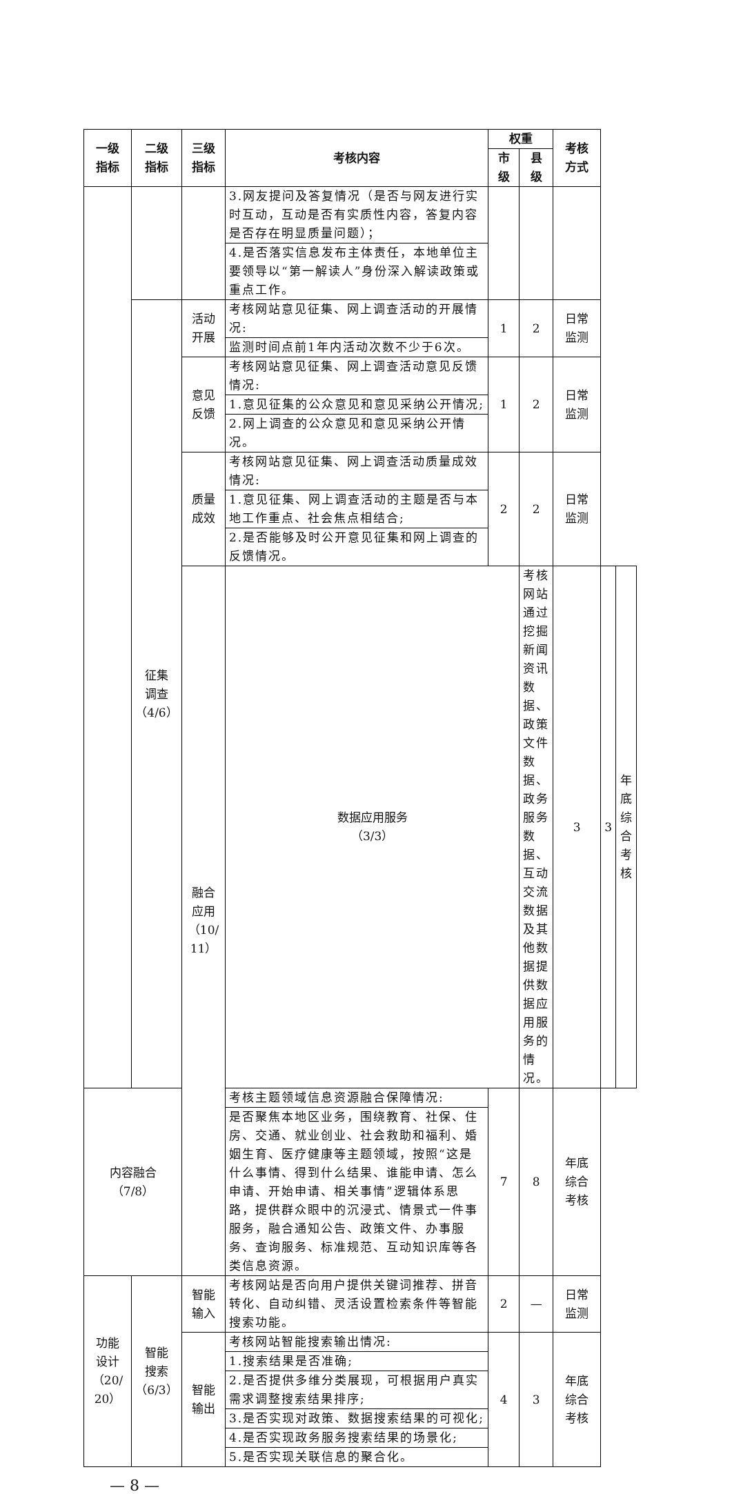| 一级 指标 | 二级 指标 | 三级 指标 | 考核内容 | 权重 | | 考核 方式 | | |
| --- | --- | --- | --- | --- | --- | --- | --- | --- |
| | | | | 市 级 | 县 级 | | | |
| | | | 3.网友提问及答复情况（是否与网友进行实时互动，互动是否有实质性内容，答复内容是否存在明显质量问题）； | | | | | |
| | | | 4.是否落实信息发布主体责任，本地单位主要领导以“第一解读人”身份深入解读政策或重点工作。 | | | | | |
| | 征集 调查 （4/6） | 活动 开展 | 考核网站意见征集、网上调查活动的开展情况: | 1 | 2 | 日常 监测 | | |
| | | | 监测时间点前1年内活动次数不少于6次。 | | | | | |
| | | 意见 反馈 | 考核网站意见征集、网上调查活动意见反馈情况: | 1 | 2 | 日常 监测 | | |
| | | | 1.意见征集的公众意见和意见采纳公开情况; | | | | | |
| | | | 2.网上调查的公众意见和意见采纳公开情况。 | | | | | |
| | | 质量 成效 | 考核网站意见征集、网上调查活动质量成效情况: | 2 | 2 | 日常 监测 | | |
| | | | 1.意见征集、网上调查活动的主题是否与本地工作重点、社会焦点相结合; | | | | | |
| | | | 2.是否能够及时公开意见征集和网上调查的反馈情况。 | | | | | |
| | | 融合 应用 （10/ 11） | 数据应用服务 （3/3） | | 考核网站通过挖掘新闻资讯数据、政策文件数据、政务服务数据、互动交流数据及其他数据提供数据应用服务的情况。 | 3 | 3 | 年底 综合 考核 |
| 内容融合 （7/8） | | | 考核主题领域信息资源融合保障情况: | 7 | 8 | 年底 综合 考核 | | |
| | | | 是否聚焦本地区业务，围绕教育、社保、住房、交通、就业创业、社会救助和福利、婚姻生育、医疗健康等主题领域，按照“这是什么事情、得到什么结果、谁能申请、怎么申请、开始申请、相关事情”逻辑体系思路，提供群众眼中的沉浸式、情景式一件事服务，融合通知公告、政策文件、办事服务、查询服务、标准规范、互动知识库等各类信息资源。 | | | | | |
| 功能 设计 （20/ 20） | 智能 搜索 （6/3） | 智能 输入 | 考核网站是否向用户提供关键词推荐、拼音转化、自动纠错、灵活设置检索条件等智能搜索功能。 | 2 | — | 日常 监测 | | |
| | | 智能 输出 | 考核网站智能搜索输出情况: | 4 | 3 | 年底 综合 考核 | | |
| | | | 1.搜索结果是否准确; | | | | | |
| | | | 2.是否提供多维分类展现，可根据用户真实需求调整搜索结果排序; | | | | | |
| | | | 3.是否实现对政策、数据搜索结果的可视化; | | | | | |
| | | | 4.是否实现政务服务搜索结果的场景化; | | | | | |
| | | | 5.是否实现关联信息的聚合化。 | | | | | |
— 8 —